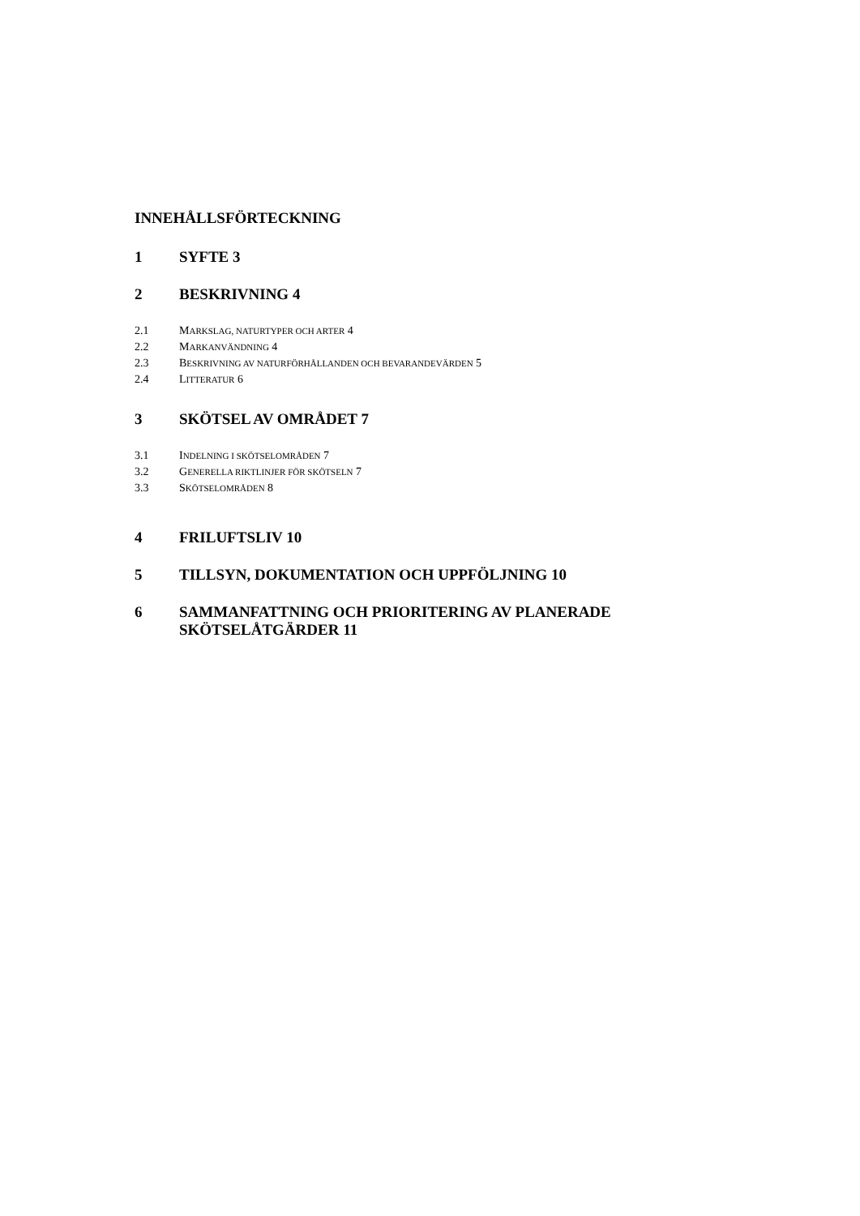INNEHÅLLSFÖRTECKNING
1 SYFTE 3
2 BESKRIVNING 4
2.1 MARKSLAG, NATURTYPER OCH ARTER 4
2.2 MARKANVÄNDNING 4
2.3 BESKRIVNING AV NATURFÖRHÅLLANDEN OCH BEVARANDEVÄRDEN 5
2.4 LITTERATUR 6
3 SKÖTSEL AV OMRÅDET 7
3.1 INDELNING I SKÖTSELOMRÅDEN 7
3.2 GENERELLA RIKTLINJER FÖR SKÖTSELN 7
3.3 SKÖTSELOMRÅDEN 8
4 FRILUFTSLIV 10
5 TILLSYN, DOKUMENTATION OCH UPPFÖLJNING 10
6 SAMMANFATTNING OCH PRIORITERING AV PLANERADE
SKÖTSELÅTGÄRDER 11